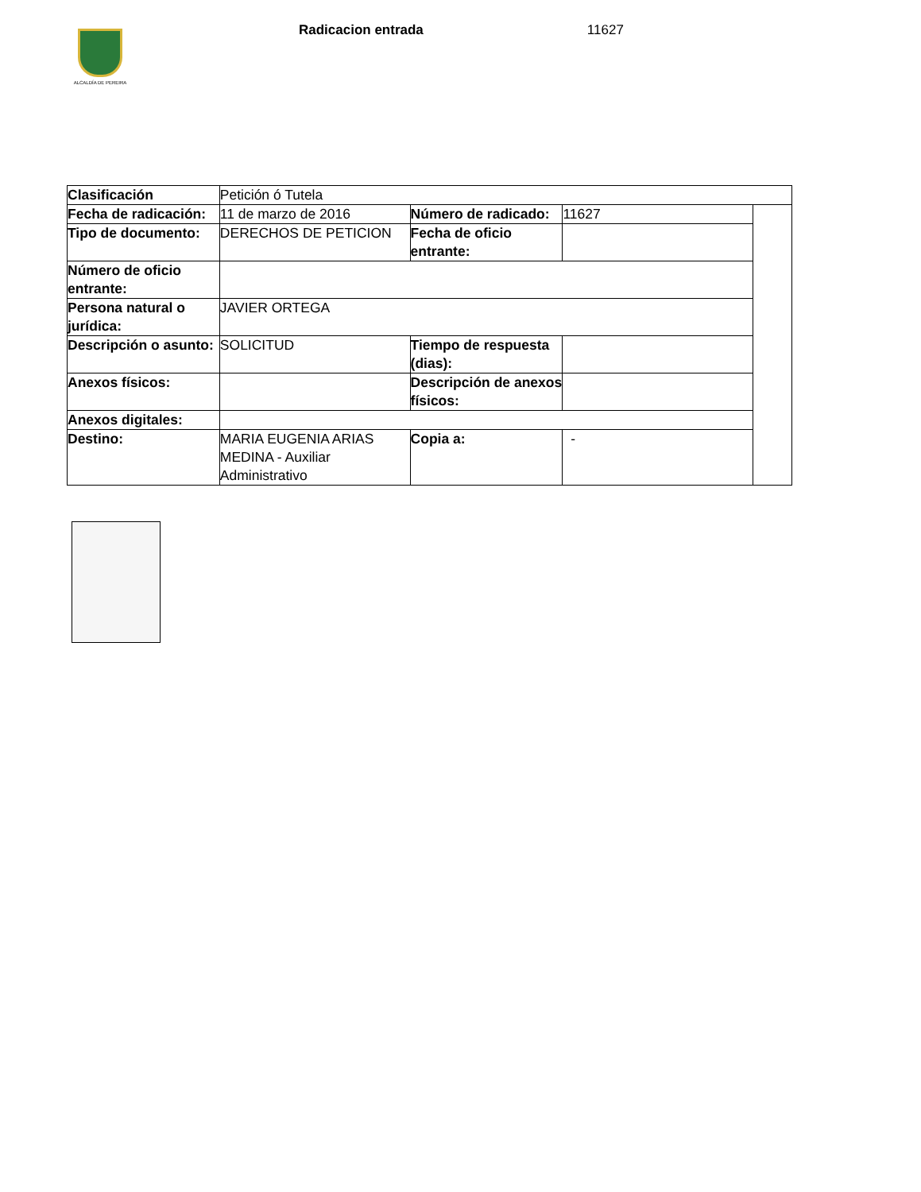ALCALDÍA DE PEREIRA
Radicacion entrada 11627
| Clasificación | Petición ó Tutela | | | |
| Fecha de radicación: | 11 de marzo de 2016 | Número de radicado: | 11627 | |
| Tipo de documento: | DERECHOS DE PETICION | Fecha de oficio entrante: | | |
| Número de oficio entrante: | | | | |
| Persona natural o jurídica: | JAVIER ORTEGA | | | |
| Descripción o asunto: | SOLICITUD | Tiempo de respuesta (dias): | | |
| Anexos físicos: | | Descripción de anexos físicos: | | |
| Anexos digitales: | | | | |
| Destino: | MARIA EUGENIA ARIAS MEDINA - Auxiliar Administrativo | Copia a: | - | |